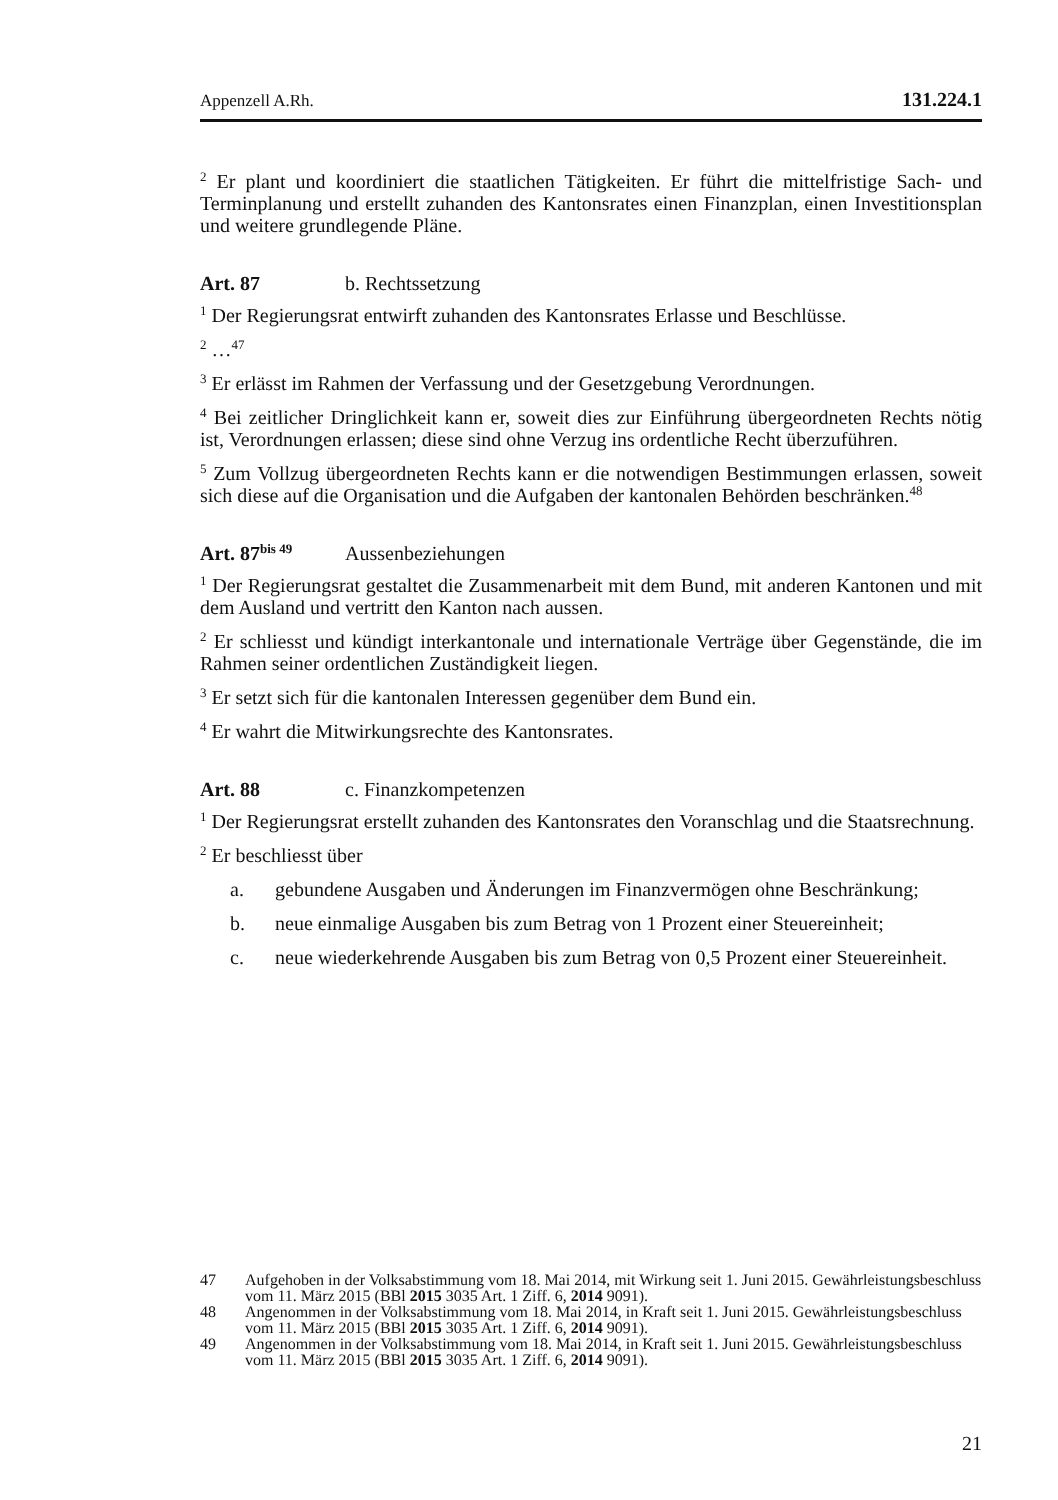Appenzell A.Rh. 131.224.1
<sup>2</sup> Er plant und koordiniert die staatlichen Tätigkeiten. Er führt die mittelfristige Sach- und Terminplanung und erstellt zuhanden des Kantonsrates einen Finanzplan, einen Investitionsplan und weitere grundlegende Pläne.
Art. 87 b. Rechtssetzung
<sup>1</sup> Der Regierungsrat entwirft zuhanden des Kantonsrates Erlasse und Beschlüsse.
<sup>2</sup> …<sup>47</sup>
<sup>3</sup> Er erlässt im Rahmen der Verfassung und der Gesetzgebung Verordnungen.
<sup>4</sup> Bei zeitlicher Dringlichkeit kann er, soweit dies zur Einführung übergeordneten Rechts nötig ist, Verordnungen erlassen; diese sind ohne Verzug ins ordentliche Recht überzuführen.
<sup>5</sup> Zum Vollzug übergeordneten Rechts kann er die notwendigen Bestimmungen erlassen, soweit sich diese auf die Organisation und die Aufgaben der kantonalen Behörden beschränken.<sup>48</sup>
Art. 87<sup>bis 49</sup> Aussenbeziehungen
<sup>1</sup> Der Regierungsrat gestaltet die Zusammenarbeit mit dem Bund, mit anderen Kantonen und mit dem Ausland und vertritt den Kanton nach aussen.
<sup>2</sup> Er schliesst und kündigt interkantonale und internationale Verträge über Gegenstände, die im Rahmen seiner ordentlichen Zuständigkeit liegen.
<sup>3</sup> Er setzt sich für die kantonalen Interessen gegenüber dem Bund ein.
<sup>4</sup> Er wahrt die Mitwirkungsrechte des Kantonsrates.
Art. 88 c. Finanzkompetenzen
<sup>1</sup> Der Regierungsrat erstellt zuhanden des Kantonsrates den Voranschlag und die Staatsrechnung.
<sup>2</sup> Er beschliesst über
a. gebundene Ausgaben und Änderungen im Finanzvermögen ohne Beschränkung;
b. neue einmalige Ausgaben bis zum Betrag von 1 Prozent einer Steuereinheit;
c. neue wiederkehrende Ausgaben bis zum Betrag von 0,5 Prozent einer Steuereinheit.
47 Aufgehoben in der Volksabstimmung vom 18. Mai 2014, mit Wirkung seit 1. Juni 2015. Gewährleistungsbeschluss vom 11. März 2015 (BBl 2015 3035 Art. 1 Ziff. 6, 2014 9091).
48 Angenommen in der Volksabstimmung vom 18. Mai 2014, in Kraft seit 1. Juni 2015. Gewährleistungsbeschluss vom 11. März 2015 (BBl 2015 3035 Art. 1 Ziff. 6, 2014 9091).
49 Angenommen in der Volksabstimmung vom 18. Mai 2014, in Kraft seit 1. Juni 2015. Gewährleistungsbeschluss vom 11. März 2015 (BBl 2015 3035 Art. 1 Ziff. 6, 2014 9091).
21